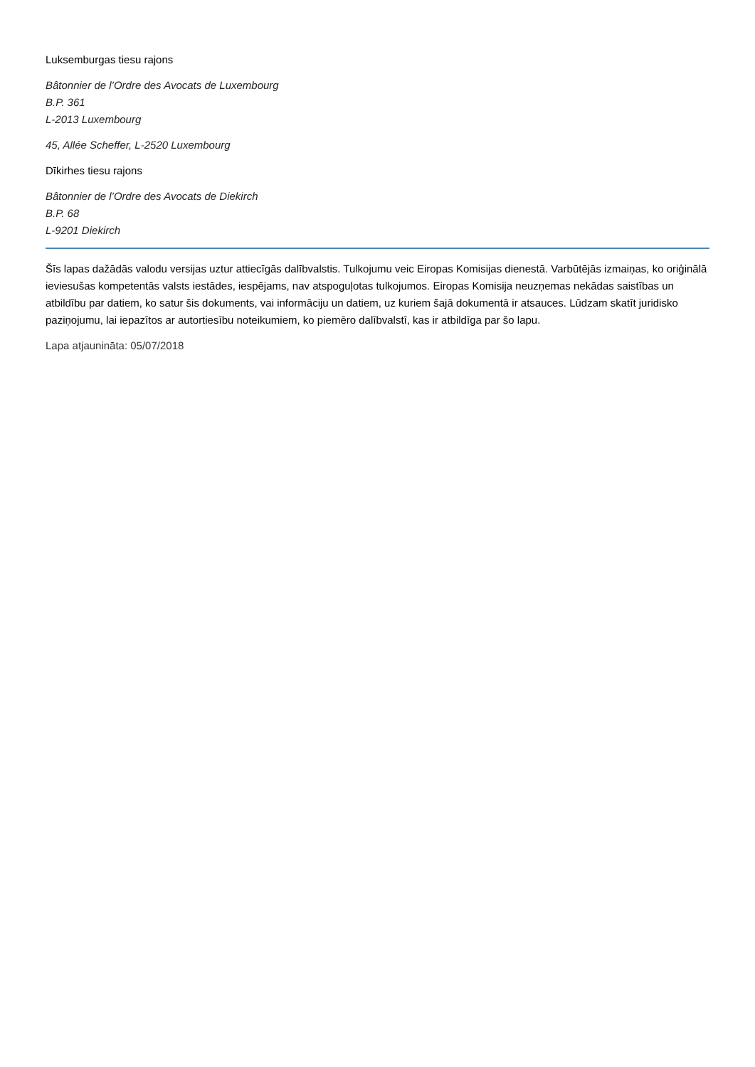Luksemburgas tiesu rajons
Bâtonnier de l’Ordre des Avocats de Luxembourg
B.P. 361
L-2013 Luxembourg
45, Allée Scheffer, L-2520 Luxembourg
Dīkirhes tiesu rajons
Bâtonnier de l’Ordre des Avocats de Diekirch
B.P. 68
L-9201 Diekirch
Šīs lapas dažādās valodu versijas uztur attiecīgās dalībvalstis. Tulkojumu veic Eiropas Komisijas dienestā. Varbūtējās izmaiņas, ko oriģinālā ieviesušas kompetentās valsts iestādes, iespējams, nav atspoguļotas tulkojumos. Eiropas Komisija neuzņemas nekādas saistības un atbildību par datiem, ko satur šis dokuments, vai informāciju un datiem, uz kuriem šajā dokumentā ir atsauces. Lūdzam skatīt juridisko paziņojumu, lai iepazītos ar autortiesību noteikumiem, ko piemēro dalībvalstī, kas ir atbildīga par šo lapu.
Lapa atjaunināta: 05/07/2018